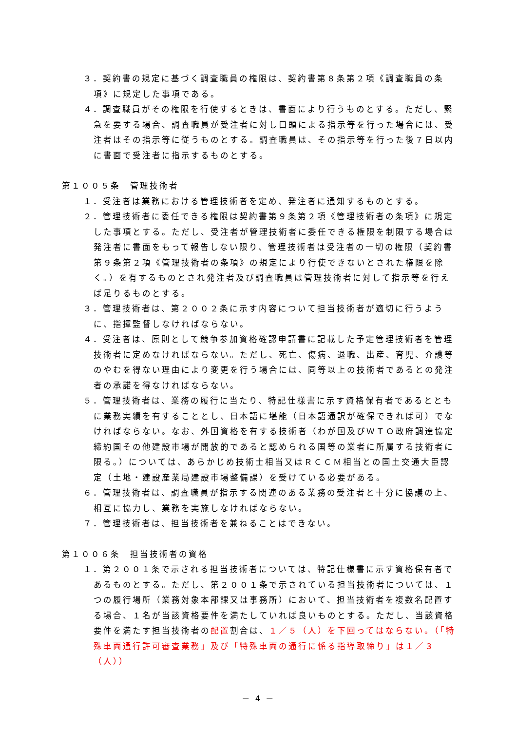３．契約書の規定に基づく調査職員の権限は、契約書第８条第２項《調査職員の条項》に規定した事項である。
４．調査職員がその権限を行使するときは、書面により行うものとする。ただし、緊急を要する場合、調査職員が受注者に対し口頭による指示等を行った場合には、受注者はその指示等に従うものとする。調査職員は、その指示等を行った後７日以内に書面で受注者に指示するものとする。
第１００５条　管理技術者
１．受注者は業務における管理技術者を定め、発注者に通知するものとする。
２．管理技術者に委任できる権限は契約書第９条第２項《管理技術者の条項》に規定した事項とする。ただし、受注者が管理技術者に委任できる権限を制限する場合は発注者に書面をもって報告しない限り、管理技術者は受注者の一切の権限（契約書第９条第２項《管理技術者の条項》の規定により行使できないとされた権限を除く。）を有するものとされ発注者及び調査職員は管理技術者に対して指示等を行えば足りるものとする。
３．管理技術者は、第２００２条に示す内容について担当技術者が適切に行うように、指揮監督しなければならない。
４．受注者は、原則として競争参加資格確認申請書に記載した予定管理技術者を管理技術者に定めなければならない。ただし、死亡、傷病、退職、出産、育児、介護等のやむを得ない理由により変更を行う場合には、同等以上の技術者であるとの発注者の承諾を得なければならない。
５．管理技術者は、業務の履行に当たり、特記仕様書に示す資格保有者であるとともに業務実績を有することとし、日本語に堪能（日本語通訳が確保できれば可）でなければならない。なお、外国資格を有する技術者（わが国及びＷＴＯ政府調達協定締約国その他建設市場が開放的であると認められる国等の業者に所属する技術者に限る。）については、あらかじめ技術士相当又はＲＣＣＭ相当との国土交通大臣認定（土地・建設産業局建設市場整備課）を受けている必要がある。
６．管理技術者は、調査職員が指示する関連のある業務の受注者と十分に協議の上、相互に協力し、業務を実施しなければならない。
７．管理技術者は、担当技術者を兼ねることはできない。
第１００６条　担当技術者の資格
１．第２００１条で示される担当技術者については、特記仕様書に示す資格保有者であるものとする。ただし、第２００１条で示されている担当技術者については、１つの履行場所（業務対象本部課又は事務所）において、担当技術者を複数名配置する場合、１名が当該資格要件を満たしていれば良いものとする。ただし、当該資格要件を満たす担当技術者の配置割合は、１／５（人）を下回ってはならない。（「特殊車両通行許可審査業務」及び「特殊車両の通行に係る指導取締り」は１／３（人））
－ 4 －